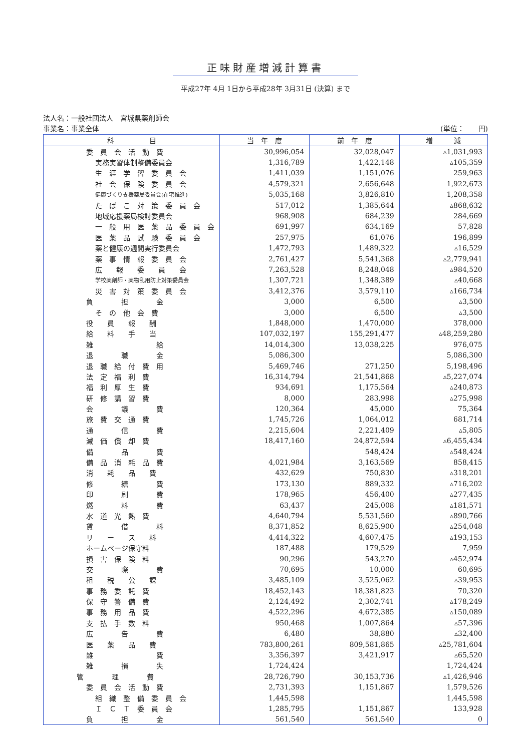正味財産増減計算書
平成27年 4月 1日から平成28年 3月31日 (決算) まで
法人名：一般社団法人　宮城県薬剤師会
事業名：事業全体 (単位：　　円)
| 科 目 | 当 年 度 | 前 年 度 | 増 減 |
| --- | --- | --- | --- |
| 委 員 会 活 動 費 | 30,996,054 | 32,028,047 | ▵1,031,993 |
| 実務実習体制整備委員会 | 1,316,789 | 1,422,148 | ▵105,359 |
| 生 涯 学 習 委 員 会 | 1,411,039 | 1,151,076 | 259,963 |
| 社 会 保 険 委 員 会 | 4,579,321 | 2,656,648 | 1,922,673 |
| 健康づくり支援薬局委員会(在宅推進) | 5,035,168 | 3,826,810 | 1,208,358 |
| た ば こ 対 策 委 員 会 | 517,012 | 1,385,644 | ▵868,632 |
| 地域応援薬局検討委員会 | 968,908 | 684,239 | 284,669 |
| 一 般 用 医 薬 品 委 員 会 | 691,997 | 634,169 | 57,828 |
| 医 薬 品 試 験 委 員 会 | 257,975 | 61,076 | 196,899 |
| 薬と健康の週間実行委員会 | 1,472,793 | 1,489,322 | ▵16,529 |
| 薬 事 情 報 委 員 会 | 2,761,427 | 5,541,368 | ▵2,779,941 |
| 広 報 委 員 会 | 7,263,528 | 8,248,048 | ▵984,520 |
| 学校薬剤師・薬物乱用防止対策委員会 | 1,307,721 | 1,348,389 | ▵40,668 |
| 災 害 対 策 委 員 会 | 3,412,376 | 3,579,110 | ▵166,734 |
| 負 担 金 | 3,000 | 6,500 | ▵3,500 |
| そ の 他 会 費 | 3,000 | 6,500 | ▵3,500 |
| 役 員 報 酬 | 1,848,000 | 1,470,000 | 378,000 |
| 給 料 手 当 | 107,032,197 | 155,291,477 | ▵48,259,280 |
| 雑 給 | 14,014,300 | 13,038,225 | 976,075 |
| 退 職 金 | 5,086,300 | | 5,086,300 |
| 退 職 給 付 費 用 | 5,469,746 | 271,250 | 5,198,496 |
| 法 定 福 利 費 | 16,314,794 | 21,541,868 | ▵5,227,074 |
| 福 利 厚 生 費 | 934,691 | 1,175,564 | ▵240,873 |
| 研 修 講 習 費 | 8,000 | 283,998 | ▵275,998 |
| 会 議 費 | 120,364 | 45,000 | 75,364 |
| 旅 費 交 通 費 | 1,745,726 | 1,064,012 | 681,714 |
| 通 信 費 | 2,215,604 | 2,221,409 | ▵5,805 |
| 減 価 償 却 費 | 18,417,160 | 24,872,594 | ▵6,455,434 |
| 備 品 費 | | 548,424 | ▵548,424 |
| 備 品 消 耗 品 費 | 4,021,984 | 3,163,569 | 858,415 |
| 消 耗 品 費 | 432,629 | 750,830 | ▵318,201 |
| 修 繕 費 | 173,130 | 889,332 | ▵716,202 |
| 印 刷 費 | 178,965 | 456,400 | ▵277,435 |
| 燃 料 費 | 63,437 | 245,008 | ▵181,571 |
| 水 道 光 熱 費 | 4,640,794 | 5,531,560 | ▵890,766 |
| 賃 借 料 | 8,371,852 | 8,625,900 | ▵254,048 |
| リ ー ス 料 | 4,414,322 | 4,607,475 | ▵193,153 |
| ホームページ保守料 | 187,488 | 179,529 | 7,959 |
| 損 害 保 険 料 | 90,296 | 543,270 | ▵452,974 |
| 交 際 費 | 70,695 | 10,000 | 60,695 |
| 租 税 公 課 | 3,485,109 | 3,525,062 | ▵39,953 |
| 事 務 委 託 費 | 18,452,143 | 18,381,823 | 70,320 |
| 保 守 警 備 費 | 2,124,492 | 2,302,741 | ▵178,249 |
| 事 務 用 品 費 | 4,522,296 | 4,672,385 | ▵150,089 |
| 支 払 手 数 料 | 950,468 | 1,007,864 | ▵57,396 |
| 広 告 費 | 6,480 | 38,880 | ▵32,400 |
| 医 薬 品 費 | 783,800,261 | 809,581,865 | ▵25,781,604 |
| 雑 費 | 3,356,397 | 3,421,917 | ▵65,520 |
| 雑 損 失 | 1,724,424 | | 1,724,424 |
| 管 理 費 | 28,726,790 | 30,153,736 | ▵1,426,946 |
| 委 員 会 活 動 費 | 2,731,393 | 1,151,867 | 1,579,526 |
| 組 織 整 備 委 員 会 | 1,445,598 | | 1,445,598 |
| Ｉ Ｃ Ｔ 委 員 会 | 1,285,795 | 1,151,867 | 133,928 |
| 負 担 金 | 561,540 | 561,540 | 0 |